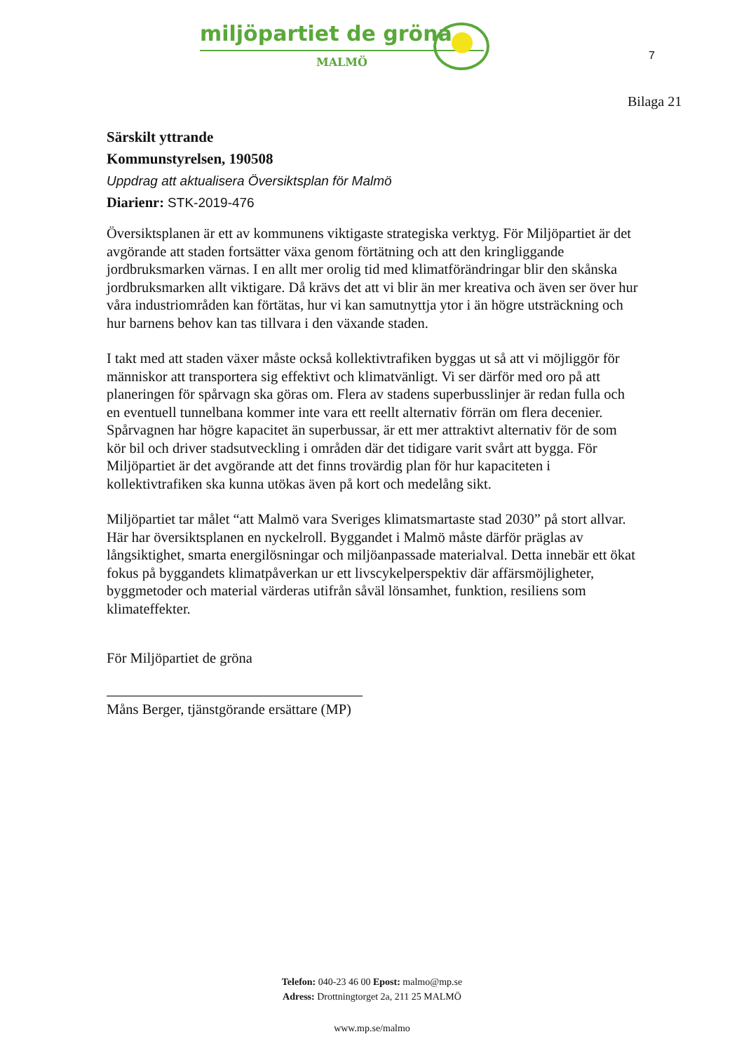miljöpartiet de gröna
MALMÖ
7
Bilaga 21
Särskilt yttrande
Kommunstyrelsen, 190508
Uppdrag att aktualisera Översiktsplan för Malmö
Diarienr: STK-2019-476
Översiktsplanen är ett av kommunens viktigaste strategiska verktyg. För Miljöpartiet är det avgörande att staden fortsätter växa genom förtätning och att den kringliggande jordbruksmarken värnas. I en allt mer orolig tid med klimatförändringar blir den skånska jordbruksmarken allt viktigare. Då krävs det att vi blir än mer kreativa och även ser över hur våra industriområden kan förtätas, hur vi kan samutnyttja ytor i än högre utsträckning och hur barnens behov kan tas tillvara i den växande staden.
I takt med att staden växer måste också kollektivtrafiken byggas ut så att vi möjliggör för människor att transportera sig effektivt och klimatvänligt. Vi ser därför med oro på att planeringen för spårvagn ska göras om. Flera av stadens superbusslinjer är redan fulla och en eventuell tunnelbana kommer inte vara ett reellt alternativ förrän om flera decenier. Spårvagnen har högre kapacitet än superbussar, är ett mer attraktivt alternativ för de som kör bil och driver stadsutveckling i områden där det tidigare varit svårt att bygga. För Miljöpartiet är det avgörande att det finns trovärdig plan för hur kapaciteten i kollektivtrafiken ska kunna utökas även på kort och medelång sikt.
Miljöpartiet tar målet “att Malmö vara Sveriges klimatsmartaste stad 2030” på stort allvar. Här har översiktsplanen en nyckelroll. Byggandet i Malmö måste därför präglas av långsiktighet, smarta energilösningar och miljöanpassade materialval. Detta innebär ett ökat fokus på byggandets klimatpåverkan ur ett livscykelperspektiv där affärsmöjligheter, byggmetoder och material värderas utifrån såväl lönsamhet, funktion, resiliens som klimateffekter.
För Miljöpartiet de gröna
Måns Berger, tjänstgörande ersättare (MP)
Telefon: 040-23 46 00 Epost: malmo@mp.se
Adress: Drottningtorget 2a, 211 25 MALMÖ
www.mp.se/malmo